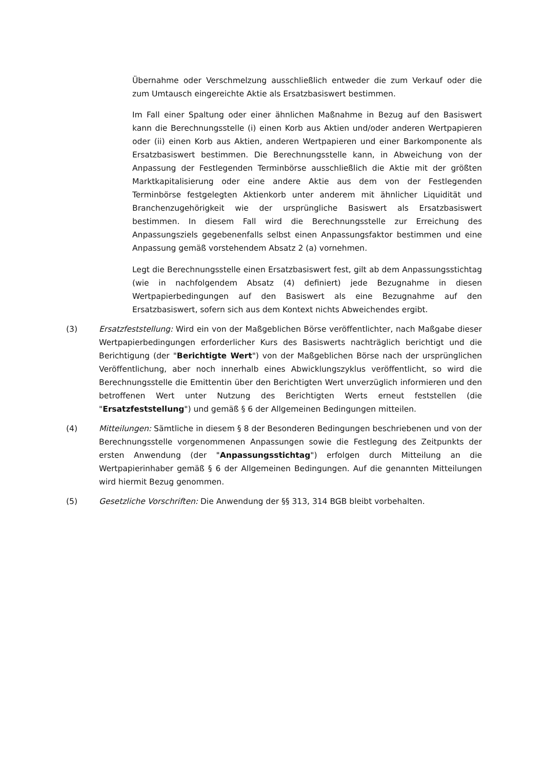Übernahme oder Verschmelzung ausschließlich entweder die zum Verkauf oder die zum Umtausch eingereichte Aktie als Ersatzbasiswert bestimmen.
Im Fall einer Spaltung oder einer ähnlichen Maßnahme in Bezug auf den Basiswert kann die Berechnungsstelle (i) einen Korb aus Aktien und/oder anderen Wertpapieren oder (ii) einen Korb aus Aktien, anderen Wertpapieren und einer Barkomponente als Ersatzbasiswert bestimmen. Die Berechnungsstelle kann, in Abweichung von der Anpassung der Festlegenden Terminbörse ausschließlich die Aktie mit der größten Marktkapitalisierung oder eine andere Aktie aus dem von der Festlegenden Terminbörse festgelegten Aktienkorb unter anderem mit ähnlicher Liquidität und Branchenzugehörigkeit wie der ursprüngliche Basiswert als Ersatzbasiswert bestimmen. In diesem Fall wird die Berechnungsstelle zur Erreichung des Anpassungsziels gegebenenfalls selbst einen Anpassungsfaktor bestimmen und eine Anpassung gemäß vorstehendem Absatz 2 (a) vornehmen.
Legt die Berechnungsstelle einen Ersatzbasiswert fest, gilt ab dem Anpassungsstichtag (wie in nachfolgendem Absatz (4) definiert) jede Bezugnahme in diesen Wertpapierbedingungen auf den Basiswert als eine Bezugnahme auf den Ersatzbasiswert, sofern sich aus dem Kontext nichts Abweichendes ergibt.
(3) Ersatzfeststellung: Wird ein von der Maßgeblichen Börse veröffentlichter, nach Maßgabe dieser Wertpapierbedingungen erforderlicher Kurs des Basiswerts nachträglich berichtigt und die Berichtigung (der "Berichtigte Wert") von der Maßgeblichen Börse nach der ursprünglichen Veröffentlichung, aber noch innerhalb eines Abwicklungszyklus veröffentlicht, so wird die Berechnungsstelle die Emittentin über den Berichtigten Wert unverzüglich informieren und den betroffenen Wert unter Nutzung des Berichtigten Werts erneut feststellen (die "Ersatzfeststellung") und gemäß § 6 der Allgemeinen Bedingungen mitteilen.
(4) Mitteilungen: Sämtliche in diesem § 8 der Besonderen Bedingungen beschriebenen und von der Berechnungsstelle vorgenommenen Anpassungen sowie die Festlegung des Zeitpunkts der ersten Anwendung (der "Anpassungsstichtag") erfolgen durch Mitteilung an die Wertpapierinhaber gemäß § 6 der Allgemeinen Bedingungen. Auf die genannten Mitteilungen wird hiermit Bezug genommen.
(5) Gesetzliche Vorschriften: Die Anwendung der §§ 313, 314 BGB bleibt vorbehalten.